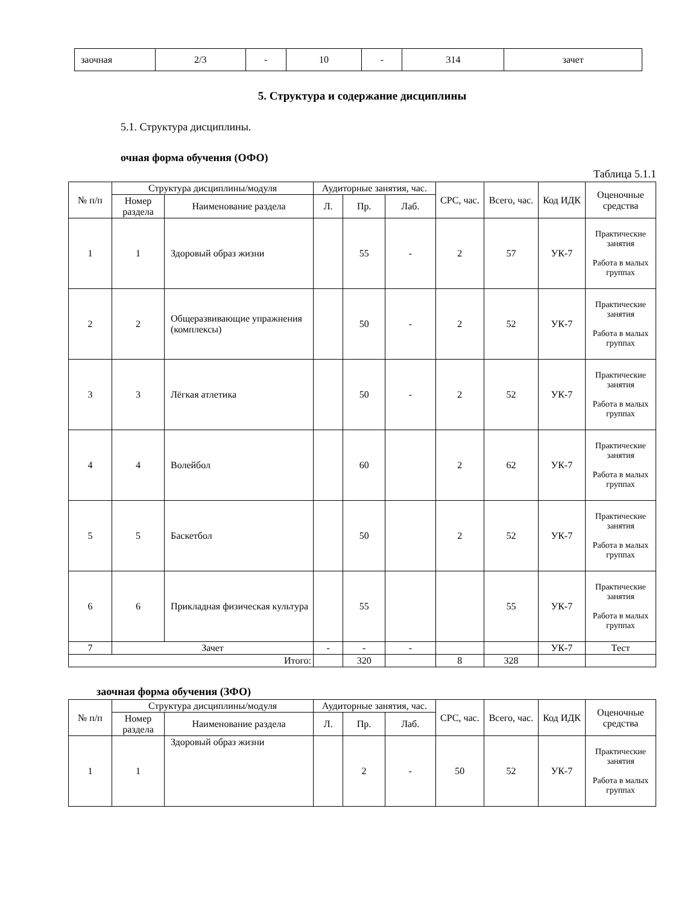| заочная | 2/3 | - | 10 | - | 314 | зачет |
5. Структура и содержание дисциплины
5.1. Структура дисциплины.
очная форма обучения (ОФО)
Таблица 5.1.1
| № п/п | Структура дисциплины/модуля | | Аудиторные занятия, час. | | | СРС, час. | Всего, час. | Код ИДК | Оценочные средства |
| --- | --- | --- | --- | --- | --- | --- | --- | --- | --- |
| | Номер раздела | Наименование раздела | Л. | Пр. | Лаб. | | | | |
| 1 | 1 | Здоровый образ жизни | | 55 | - | 2 | 57 | УК-7 | Практические занятия Работа в малых группах |
| 2 | 2 | Общеразвивающие упражнения (комплексы) | | 50 | - | 2 | 52 | УК-7 | Практические занятия Работа в малых группах |
| 3 | 3 | Лёгкая атлетика | | 50 | - | 2 | 52 | УК-7 | Практические занятия Работа в малых группах |
| 4 | 4 | Волейбол | | 60 | | 2 | 62 | УК-7 | Практические занятия Работа в малых группах |
| 5 | 5 | Баскетбол | | 50 | | 2 | 52 | УК-7 | Практические занятия Работа в малых группах |
| 6 | 6 | Прикладная физическая культура | | 55 | | | 55 | УК-7 | Практические занятия Работа в малых группах |
| 7 | Зачет | | - | - | - | | | УК-7 | Тест |
| Итого: | | | | 320 | | 8 | 328 | | |
заочная форма обучения (ЗФО)
| № п/п | Структура дисциплины/модуля | | Аудиторные занятия, час. | | | СРС, час. | Всего, час. | Код ИДК | Оценочные средства |
| --- | --- | --- | --- | --- | --- | --- | --- | --- | --- |
| | Номер раздела | Наименование раздела | Л. | Пр. | Лаб. | | | | |
| 1 | 1 | Здоровый образ жизни | | 2 | - | 50 | 52 | УК-7 | Практические занятия Работа в малых группах |